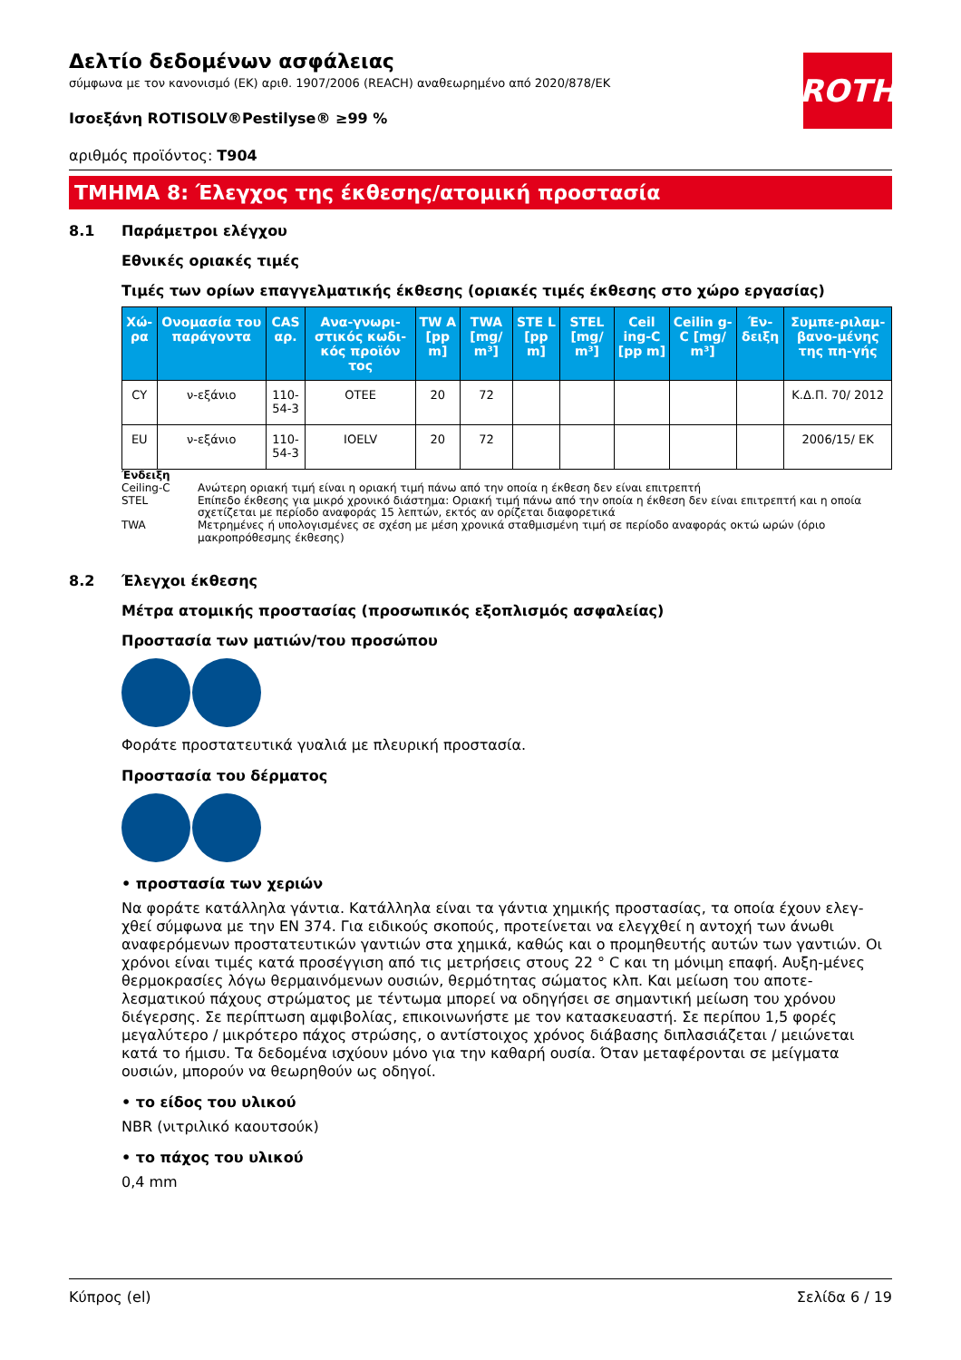ROTH
Δελτίο δεδομένων ασφάλειας
σύμφωνα με τον κανονισμό (ΕΚ) αριθ. 1907/2006 (REACH) αναθεωρημένο από 2020/878/ΕΚ
Ισοεξάνη ROTISOLV®Pestilyse® ≥99 %
αριθμός προϊόντος: T904
ΤΜΗΜΑ 8: Έλεγχος της έκθεσης/ατομική προστασία
8.1 Παράμετροι ελέγχου
Εθνικές οριακές τιμές
Τιμές των ορίων επαγγελματικής έκθεσης (οριακές τιμές έκθεσης στο χώρο εργασίας)
| Χώ-ρα | Ονομασία του παράγοντα | CAS αρ. | Ανα-γνωρι-στικός κωδι-κός προϊόν τος | TW A [pp m] | TWA [mg/ m³] | STE L [pp m] | STEL [mg/ m³] | Ceil ing-C [pp m] | Ceilin g-C [mg/ m³] | Έν-δειξη | Συμπε-ριλαμ-βανο-μένης της πη-γής |
| --- | --- | --- | --- | --- | --- | --- | --- | --- | --- | --- | --- |
| CY | ν-εξάνιο | 110-54-3 | OTEE | 20 | 72 | | | | | | Κ.Δ.Π. 70/ 2012 |
| EU | ν-εξάνιο | 110-54-3 | IOELV | 20 | 72 | | | | | | 2006/15/ EK |
Ένδειξη
Ceiling-C Ανώτερη οριακή τιμή είναι η οριακή τιμή πάνω από την οποία η έκθεση δεν είναι επιτρεπτή
STEL Επίπεδο έκθεσης για μικρό χρονικό διάστημα: Οριακή τιμή πάνω από την οποία η έκθεση δεν είναι επιτρεπτή και η οποία σχετίζεται με περίοδο αναφοράς 15 λεπτών, εκτός αν ορίζεται διαφορετικά
TWA Μετρημένες ή υπολογισμένες σε σχέση με μέση χρονικά σταθμισμένη τιμή σε περίοδο αναφοράς οκτώ ωρών (όριο μακροπρόθεσμης έκθεσης)
8.2 Έλεγχοι έκθεσης
Μέτρα ατομικής προστασίας (προσωπικός εξοπλισμός ασφαλείας)
Προστασία των ματιών/του προσώπου
Φοράτε προστατευτικά γυαλιά με πλευρική προστασία.
Προστασία του δέρματος
• προστασία των χεριών
Να φοράτε κατάλληλα γάντια. Κατάλληλα είναι τα γάντια χημικής προστασίας, τα οποία έχουν ελεγ-χθεί σύμφωνα με την EN 374. Για ειδικούς σκοπούς, προτείνεται να ελεγχθεί η αντοχή των άνωθι αναφερόμενων προστατευτικών γαντιών στα χημικά, καθώς και ο προμηθευτής αυτών των γαντιών. Οι χρόνοι είναι τιμές κατά προσέγγιση από τις μετρήσεις στους 22 ° C και τη μόνιμη επαφή. Αυξη-μένες θερμοκρασίες λόγω θερμαινόμενων ουσιών, θερμότητας σώματος κλπ. Και μείωση του αποτε-λεσματικού πάχους στρώματος με τέντωμα μπορεί να οδηγήσει σε σημαντική μείωση του χρόνου διέγερσης. Σε περίπτωση αμφιβολίας, επικοινωνήστε με τον κατασκευαστή. Σε περίπου 1,5 φορές μεγαλύτερο / μικρότερο πάχος στρώσης, ο αντίστοιχος χρόνος διάβασης διπλασιάζεται / μειώνεται κατά το ήμισυ. Τα δεδομένα ισχύουν μόνο για την καθαρή ουσία. Όταν μεταφέρονται σε μείγματα ουσιών, μπορούν να θεωρηθούν ως οδηγοί.
• το είδος του υλικού
NBR (νιτριλικό καουτσούκ)
• το πάχος του υλικού
0,4 mm
Κύπρος (el) Σελίδα 6 / 19